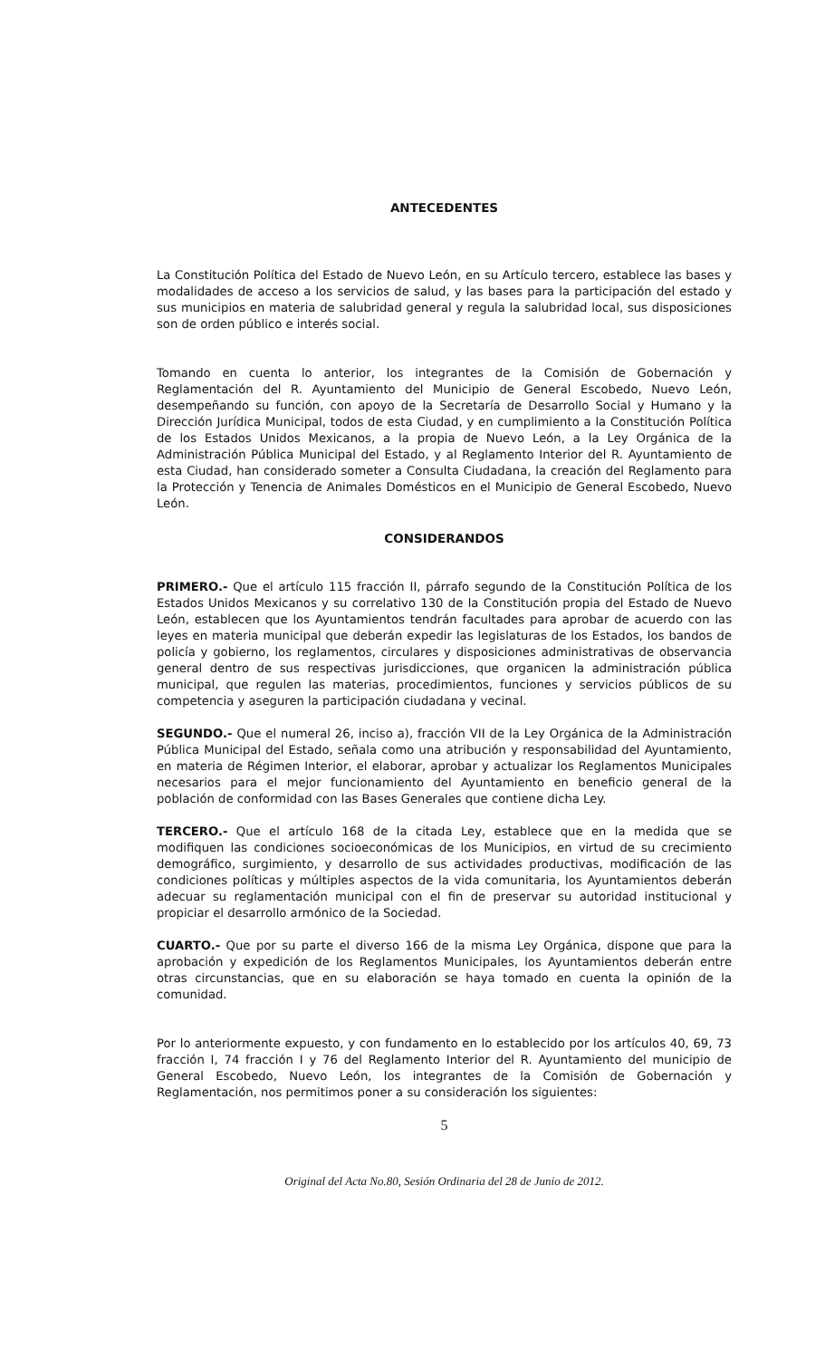ANTECEDENTES
La Constitución Política del Estado de Nuevo León, en su Artículo tercero, establece las bases y modalidades de acceso a los servicios de salud, y las bases para la participación del estado y sus municipios en materia de salubridad general y regula la salubridad local, sus disposiciones son de orden público e interés social.
Tomando en cuenta lo anterior, los integrantes de la Comisión de Gobernación y Reglamentación del R. Ayuntamiento del Municipio de General Escobedo, Nuevo León, desempeñando su función, con apoyo de la Secretaría de Desarrollo Social y Humano y la Dirección Jurídica Municipal, todos de esta Ciudad, y en cumplimiento a la Constitución Política de los Estados Unidos Mexicanos, a la propia de Nuevo León, a la Ley Orgánica de la Administración Pública Municipal del Estado, y al Reglamento Interior del R. Ayuntamiento de esta Ciudad, han considerado someter a Consulta Ciudadana, la creación del Reglamento para la Protección y Tenencia de Animales Domésticos en el Municipio de General Escobedo, Nuevo León.
CONSIDERANDOS
PRIMERO.- Que el artículo 115 fracción II, párrafo segundo de la Constitución Política de los Estados Unidos Mexicanos y su correlativo 130 de la Constitución propia del Estado de Nuevo León, establecen que los Ayuntamientos tendrán facultades para aprobar de acuerdo con las leyes en materia municipal que deberán expedir las legislaturas de los Estados, los bandos de policía y gobierno, los reglamentos, circulares y disposiciones administrativas de observancia general dentro de sus respectivas jurisdicciones, que organicen la administración pública municipal, que regulen las materias, procedimientos, funciones y servicios públicos de su competencia y aseguren la participación ciudadana y vecinal.
SEGUNDO.- Que el numeral 26, inciso a), fracción VII de la Ley Orgánica de la Administración Pública Municipal del Estado, señala como una atribución y responsabilidad del Ayuntamiento, en materia de Régimen Interior, el elaborar, aprobar y actualizar los Reglamentos Municipales necesarios para el mejor funcionamiento del Ayuntamiento en beneficio general de la población de conformidad con las Bases Generales que contiene dicha Ley.
TERCERO.- Que el artículo 168 de la citada Ley, establece que en la medida que se modifiquen las condiciones socioeconómicas de los Municipios, en virtud de su crecimiento demográfico, surgimiento, y desarrollo de sus actividades productivas, modificación de las condiciones políticas y múltiples aspectos de la vida comunitaria, los Ayuntamientos deberán adecuar su reglamentación municipal con el fin de preservar su autoridad institucional y propiciar el desarrollo armónico de la Sociedad.
CUARTO.- Que por su parte el diverso 166 de la misma Ley Orgánica, dispone que para la aprobación y expedición de los Reglamentos Municipales, los Ayuntamientos deberán entre otras circunstancias, que en su elaboración se haya tomado en cuenta la opinión de la comunidad.
Por lo anteriormente expuesto, y con fundamento en lo establecido por los artículos 40, 69, 73 fracción I, 74 fracción I y 76 del Reglamento Interior del R. Ayuntamiento del municipio de General Escobedo, Nuevo León, los integrantes de la Comisión de Gobernación y Reglamentación, nos permitimos poner a su consideración los siguientes:
5
Original del Acta No.80, Sesión Ordinaria del 28 de Junio de 2012.